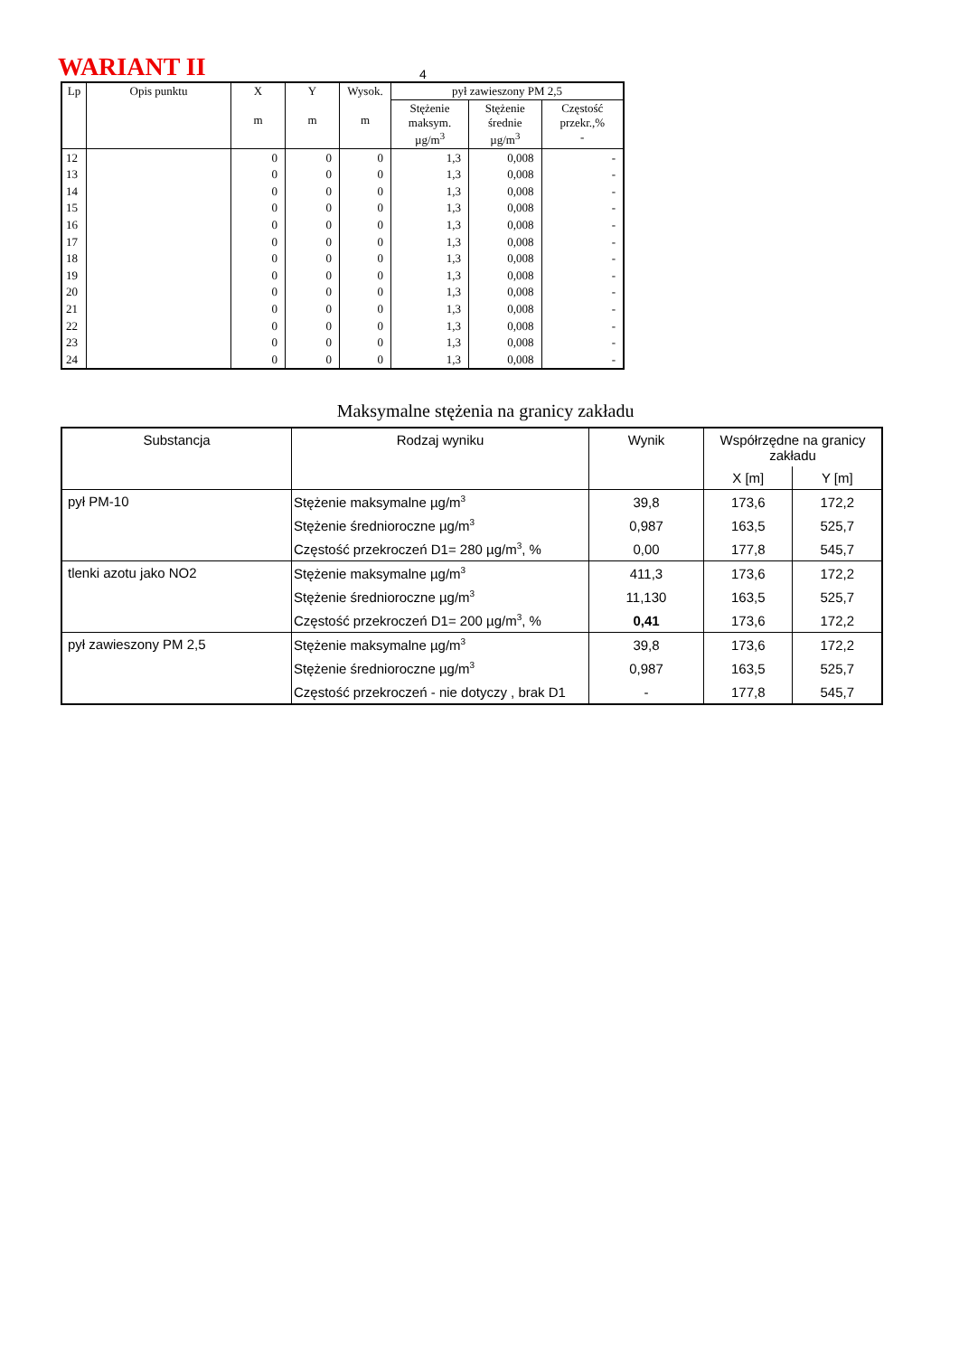WARIANT II
4
| Lp | Opis punktu | X m | Y m | Wysok. m | pył zawieszony PM 2,5 | | |
| --- | --- | --- | --- | --- | --- | --- | --- |
| | | | | | Stężenie maksym. µg/m<sup>3</sup> | Stężenie średnie µg/m<sup>3</sup> | Częstość przekr.,% - |
| 12 | | 0 | 0 | 0 | 1,3 | 0,008 | - |
| 13 | | 0 | 0 | 0 | 1,3 | 0,008 | - |
| 14 | | 0 | 0 | 0 | 1,3 | 0,008 | - |
| 15 | | 0 | 0 | 0 | 1,3 | 0,008 | - |
| 16 | | 0 | 0 | 0 | 1,3 | 0,008 | - |
| 17 | | 0 | 0 | 0 | 1,3 | 0,008 | - |
| 18 | | 0 | 0 | 0 | 1,3 | 0,008 | - |
| 19 | | 0 | 0 | 0 | 1,3 | 0,008 | - |
| 20 | | 0 | 0 | 0 | 1,3 | 0,008 | - |
| 21 | | 0 | 0 | 0 | 1,3 | 0,008 | - |
| 22 | | 0 | 0 | 0 | 1,3 | 0,008 | - |
| 23 | | 0 | 0 | 0 | 1,3 | 0,008 | - |
| 24 | | 0 | 0 | 0 | 1,3 | 0,008 | - |
Maksymalne stężenia na granicy zakładu
| Substancja | Rodzaj wyniku | Wynik | Współrzędne na granicy zakładu | |
| --- | --- | --- | --- | --- |
| | | | X [m] | Y [m] |
| pył PM-10 | Stężenie maksymalne µg/m<sup>3</sup> | 39,8 | 173,6 | 172,2 |
| | Stężenie średnioroczne µg/m<sup>3</sup> | 0,987 | 163,5 | 525,7 |
| | Częstość przekroczeń D1= 280 µg/m<sup>3</sup>, % | 0,00 | 177,8 | 545,7 |
| tlenki azotu jako NO2 | Stężenie maksymalne µg/m<sup>3</sup> | 411,3 | 173,6 | 172,2 |
| | Stężenie średnioroczne µg/m<sup>3</sup> | 11,130 | 163,5 | 525,7 |
| | Częstość przekroczeń D1= 200 µg/m<sup>3</sup>, % | 0,41 | 173,6 | 172,2 |
| pył zawieszony PM 2,5 | Stężenie maksymalne µg/m<sup>3</sup> | 39,8 | 173,6 | 172,2 |
| | Stężenie średnioroczne µg/m<sup>3</sup> | 0,987 | 163,5 | 525,7 |
| | Częstość przekroczeń - nie dotyczy , brak D1 | - | 177,8 | 545,7 |